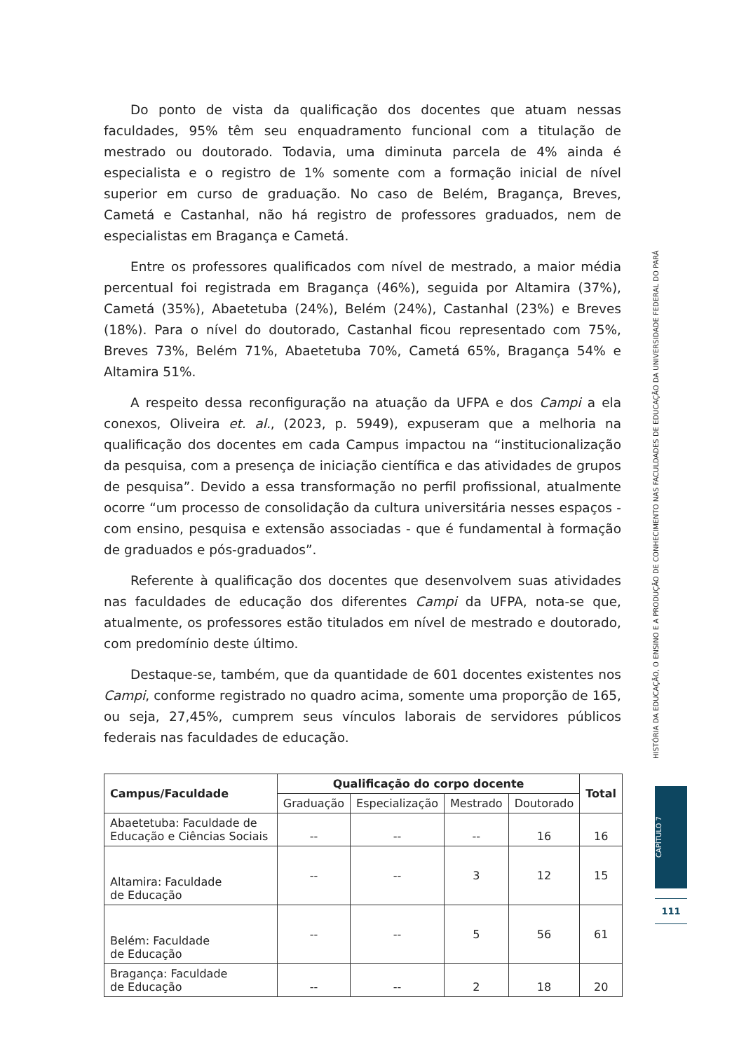Do ponto de vista da qualificação dos docentes que atuam nessas faculdades, 95% têm seu enquadramento funcional com a titulação de mestrado ou doutorado. Todavia, uma diminuta parcela de 4% ainda é especialista e o registro de 1% somente com a formação inicial de nível superior em curso de graduação. No caso de Belém, Bragança, Breves, Cametá e Castanhal, não há registro de professores graduados, nem de especialistas em Bragança e Cametá.
Entre os professores qualificados com nível de mestrado, a maior média percentual foi registrada em Bragança (46%), seguida por Altamira (37%), Cametá (35%), Abaetetuba (24%), Belém (24%), Castanhal (23%) e Breves (18%). Para o nível do doutorado, Castanhal ficou representado com 75%, Breves 73%, Belém 71%, Abaetetuba 70%, Cametá 65%, Bragança 54% e Altamira 51%.
A respeito dessa reconfiguração na atuação da UFPA e dos Campi a ela conexos, Oliveira et. al., (2023, p. 5949), expuseram que a melhoria na qualificação dos docentes em cada Campus impactou na “institucionalização da pesquisa, com a presença de iniciação científica e das atividades de grupos de pesquisa”. Devido a essa transformação no perfil profissional, atualmente ocorre “um processo de consolidação da cultura universitária nesses espaços - com ensino, pesquisa e extensão associadas - que é fundamental à formação de graduados e pós-graduados”.
Referente à qualificação dos docentes que desenvolvem suas atividades nas faculdades de educação dos diferentes Campi da UFPA, nota-se que, atualmente, os professores estão titulados em nível de mestrado e doutorado, com predomínio deste último.
Destaque-se, também, que da quantidade de 601 docentes existentes nos Campi, conforme registrado no quadro acima, somente uma proporção de 165, ou seja, 27,45%, cumprem seus vínculos laborais de servidores públicos federais nas faculdades de educação.
| Campus/Faculdade | Qualificação do corpo docente | | | | Total |
| --- | --- | --- | --- | --- | --- |
| | Graduação | Especialização | Mestrado | Doutorado | |
| Abaetetuba: Faculdade de Educação e Ciências Sociais | -- | -- | -- | 16 | 16 |
| Altamira: Faculdade de Educação | -- | -- | 3 | 12 | 15 |
| Belém: Faculdade de Educação | -- | -- | 5 | 56 | 61 |
| Bragança: Faculdade de Educação | -- | -- | 2 | 18 | 20 |
HISTÓRIA DA EDUCAÇÃO, O ENSINO E A PRODUÇÃO DE CONHECIMENTO NAS FACULDADES DE EDUCAÇÃO DA UNIVERSIDADE FEDERAL DO PARÁ
CAPÍTULO 7
111